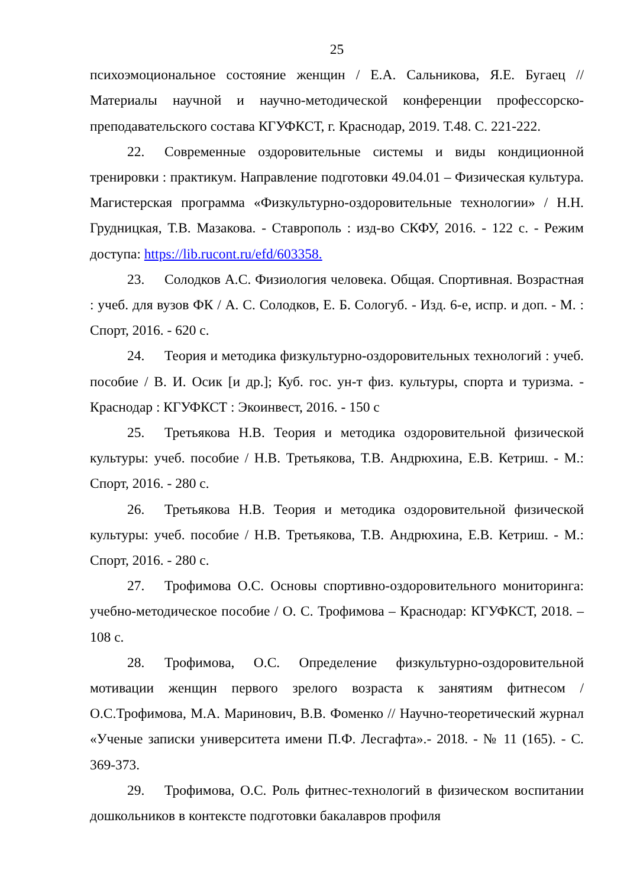25
психоэмоциональное состояние женщин / Е.А. Сальникова, Я.Е. Бугаец // Материалы научной и научно-методической конференции профессорско-преподавательского состава КГУФКСТ, г. Краснодар, 2019. Т.48. С. 221-222.
22. Современные оздоровительные системы и виды кондиционной тренировки : практикум. Направление подготовки 49.04.01 – Физическая культура. Магистерская программа «Физкультурно-оздоровительные технологии» / Н.Н. Грудницкая, Т.В. Мазакова. - Ставрополь : изд-во СКФУ, 2016. - 122 с. - Режим доступа: https://lib.rucont.ru/efd/603358.
23. Солодков А.С. Физиология человека. Общая. Спортивная. Возрастная : учеб. для вузов ФК / А. С. Солодков, Е. Б. Сологуб. - Изд. 6-е, испр. и доп. - М. : Спорт, 2016. - 620 с.
24. Теория и методика физкультурно-оздоровительных технологий : учеб. пособие / В. И. Осик [и др.]; Куб. гос. ун-т физ. культуры, спорта и туризма. - Краснодар : КГУФКСТ : Экоинвест, 2016. - 150 с
25. Третьякова Н.В. Теория и методика оздоровительной физической культуры: учеб. пособие / Н.В. Третьякова, Т.В. Андрюхина, Е.В. Кетриш. - М.: Спорт, 2016. - 280 с.
26. Третьякова Н.В. Теория и методика оздоровительной физической культуры: учеб. пособие / Н.В. Третьякова, Т.В. Андрюхина, Е.В. Кетриш. - М.: Спорт, 2016. - 280 с.
27. Трофимова О.С. Основы спортивно-оздоровительного мониторинга: учебно-методическое пособие / О. С. Трофимова – Краснодар: КГУФКСТ, 2018. – 108 с.
28. Трофимова, О.С. Определение физкультурно-оздоровительной мотивации женщин первого зрелого возраста к занятиям фитнесом / О.С.Трофимова, М.А. Маринович, В.В. Фоменко // Научно-теоретический журнал «Ученые записки университета имени П.Ф. Лесгафта».- 2018. - № 11 (165). - С. 369-373.
29. Трофимова, О.С. Роль фитнес-технологий в физическом воспитании дошкольников в контексте подготовки бакалавров профиля